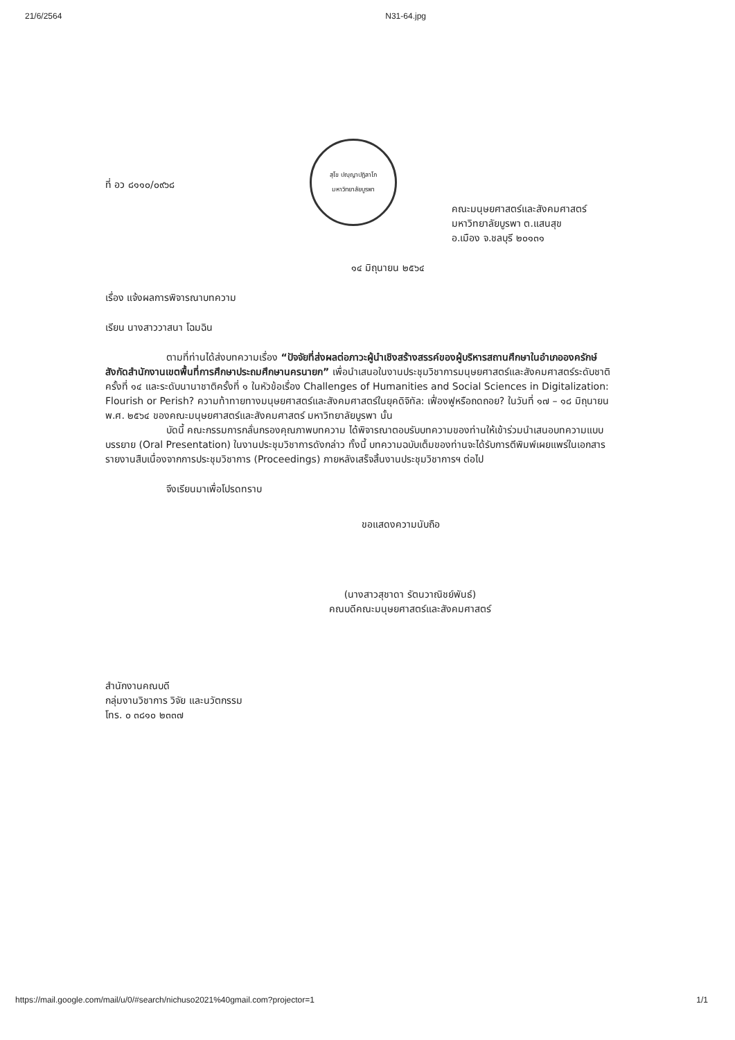21/6/2564 N31-64.jpg
สุโข ปญฺญาปฏิลาโภ
มหาวิทยาลัยบูรพา
ที่ อว ๘๑๑๐/๐๙๖๘
คณะมนุษยศาสตร์และสังคมศาสตร์
มหาวิทยาลัยบูรพา ต.แสนสุข
อ.เมือง จ.ชลบุรี ๒๐๑๓๑
๑๔ มิถุนายน ๒๕๖๔
เรื่อง แจ้งผลการพิจารณาบทความ
เรียน นางสาววาสนา โฉมฉิน
ตามที่ท่านได้ส่งบทความเรื่อง “ปัจจัยที่ส่งผลต่อภาวะผู้นำเชิงสร้างสรรค์ของผู้บริหารสถานศึกษาในอำเภอองครักษ์ สังกัดสำนักงานเขตพื้นที่การศึกษาประถมศึกษานครนายก” เพื่อนำเสนอในงานประชุมวิชาการมนุษยศาสตร์และสังคมศาสตร์ระดับชาติครั้งที่ ๑๔ และระดับนานาชาติครั้งที่ ๑ ในหัวข้อเรื่อง Challenges of Humanities and Social Sciences in Digitalization: Flourish or Perish? ความท้าทายทางมนุษยศาสตร์และสังคมศาสตร์ในยุคดิจิทัล: เฟื่องฟูหรือถดถอย? ในวันที่ ๑๗ – ๑๘ มิถุนายน พ.ศ. ๒๕๖๔ ของคณะมนุษยศาสตร์และสังคมศาสตร์ มหาวิทยาลัยบูรพา นั้น
บัดนี้ คณะกรรมการกลั่นกรองคุณภาพบทความ ได้พิจารณาตอบรับบทความของท่านให้เข้าร่วมนำเสนอบทความแบบบรรยาย (Oral Presentation) ในงานประชุมวิชาการดังกล่าว ทั้งนี้ บทความฉบับเต็มของท่านจะได้รับการตีพิมพ์เผยแพร่ในเอกสารรายงานสืบเนื่องจากการประชุมวิชาการ (Proceedings) ภายหลังเสร็จสิ้นงานประชุมวิชาการฯ ต่อไป
จึงเรียนมาเพื่อโปรดทราบ
ขอแสดงความนับถือ
(นางสาวสุชาดา รัตนวาณิชย์พันธ์)
คณบดีคณะมนุษยศาสตร์และสังคมศาสตร์
สำนักงานคณบดี
กลุ่มงานวิชาการ วิจัย และนวัตกรรม
โทร. ๐ ๓๘๑๐ ๒๓๓๗
https://mail.google.com/mail/u/0/#search/nichuso2021%40gmail.com?projector=1 1/1